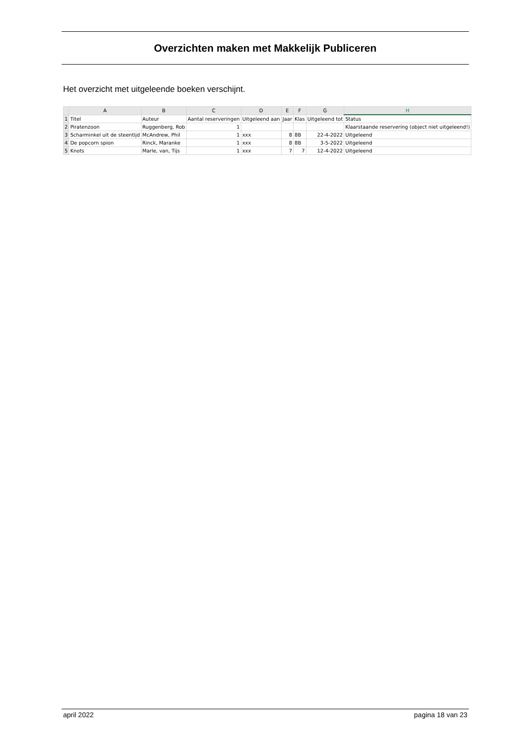Overzichten maken met Makkelijk Publiceren
Het overzicht met uitgeleende boeken verschijnt.
| | A | B | C | D | E | F | G | H |
| --- | --- | --- | --- | --- | --- | --- | --- | --- |
| 1 | Titel | Auteur | Aantal reserveringen | Uitgeleend aan | Jaar | Klas | Uitgeleend tot | Status |
| 2 | Piratenzoon | Ruggenberg, Rob | 1 | | | | | Klaarstaande reservering (object niet uitgeleend!) |
| 3 | Scharminkel uit de steentijd | McAndrew, Phil | 1 | xxx | 8 | 8B | 22-4-2022 | Uitgeleend |
| 4 | De popcorn spion | Rinck, Maranke | 1 | xxx | 8 | 8B | 3-5-2022 | Uitgeleend |
| 5 | Knots | Marle, van, Tijs | 1 | xxx | 7 | 7 | 12-4-2022 | Uitgeleend |
april 2022 pagina 18 van 23